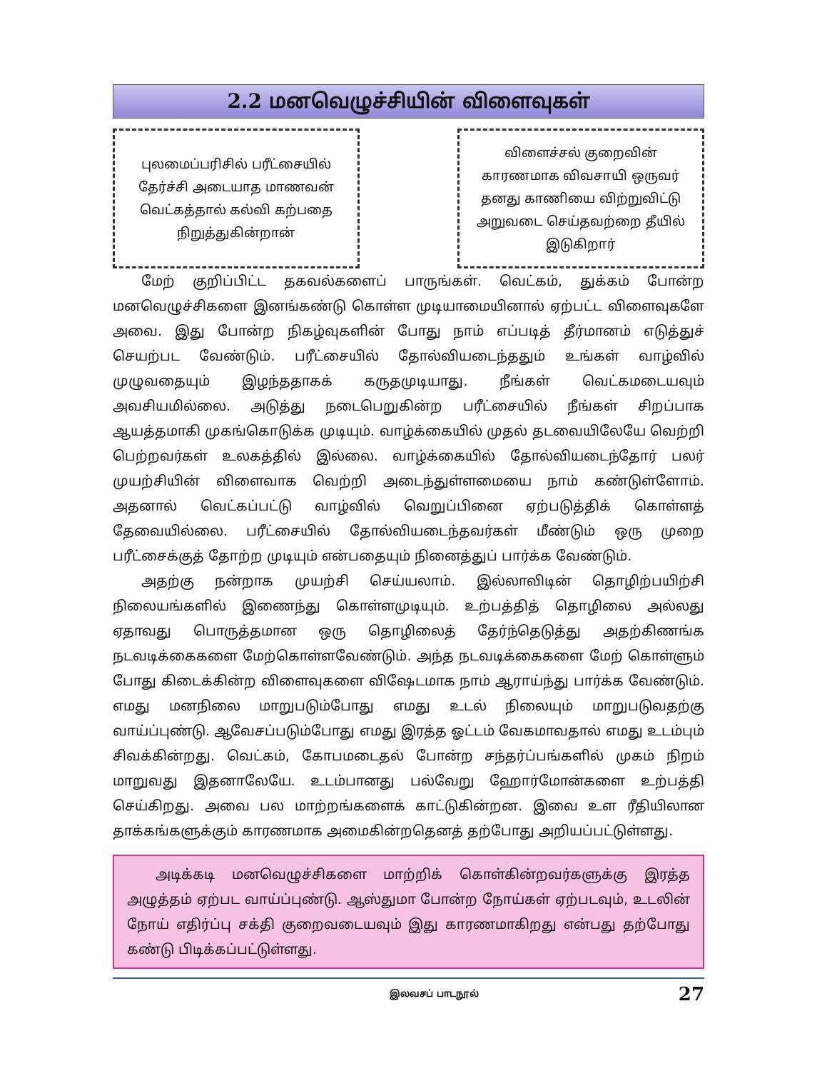2.2 மனவெழுச்சியின் விளைவுகள்
புலமைப்பரிசில் பரீட்சையில்
தேர்ச்சி அடையாத மாணவன்
வெட்கத்தால் கல்வி கற்பதை
நிறுத்துகின்றான்
விளைச்சல் குறைவின்
காரணமாக விவசாயி ஒருவர்
தனது காணியை விற்றுவிட்டு
அறுவடை செய்தவற்றை தீயில்
இடுகிறார்
மேற் குறிப்பிட்ட தகவல்களைப் பாருங்கள். வெட்கம், துக்கம் போன்ற மனவெழுச்சிகளை இனங்கண்டு கொள்ள முடியாமையினால் ஏற்பட்ட விளைவுகளே அவை. இது போன்ற நிகழ்வுகளின் போது நாம் எப்படித் தீர்மானம் எடுத்துச் செயற்பட வேண்டும். பரீட்சையில் தோல்வியடைந்ததும் உங்கள் வாழ்வில் முழுவதையும் இழந்ததாகக் கருதமுடியாது. நீங்கள் வெட்கமடையவும் அவசியமில்லை. அடுத்து நடைபெறுகின்ற பரீட்சையில் நீங்கள் சிறப்பாக ஆயத்தமாகி முகங்கொடுக்க முடியும். வாழ்க்கையில் முதல் தடவையிலேயே வெற்றி பெற்றவர்கள் உலகத்தில் இல்லை. வாழ்க்கையில் தோல்வியடைந்தோர் பலர் முயற்சியின் விளைவாக வெற்றி அடைந்துள்ளமையை நாம் கண்டுள்ளோம். அதனால் வெட்கப்பட்டு வாழ்வில் வெறுப்பினை ஏற்படுத்திக் கொள்ளத் தேவையில்லை. பரீட்சையில் தோல்வியடைந்தவர்கள் மீண்டும் ஒரு முறை பரீட்சைக்குத் தோற்ற முடியும் என்பதையும் நினைத்துப் பார்க்க வேண்டும்.
அதற்கு நன்றாக முயற்சி செய்யலாம். இல்லாவிடின் தொழிற்பயிற்சி நிலையங்களில் இணைந்து கொள்ளமுடியும். உற்பத்தித் தொழிலை அல்லது ஏதாவது பொருத்தமான ஒரு தொழிலைத் தேர்ந்தெடுத்து அதற்கிணங்க நடவடிக்கைகளை மேற்கொள்ளவேண்டும். அந்த நடவடிக்கைகளை மேற் கொள்ளும் போது கிடைக்கின்ற விளைவுகளை விஷேடமாக நாம் ஆராய்ந்து பார்க்க வேண்டும். எமது மனநிலை மாறுபடும்போது எமது உடல் நிலையும் மாறுபடுவதற்கு வாய்ப்புண்டு. ஆவேசப்படும்போது எமது இரத்த ஓட்டம் வேகமாவதால் எமது உடம்பும் சிவக்கின்றது. வெட்கம், கோபமடைதல் போன்ற சந்தர்ப்பங்களில் முகம் நிறம் மாறுவது இதனாலேயே. உடம்பானது பல்வேறு ஹோர்மோன்களை உற்பத்தி செய்கிறது. அவை பல மாற்றங்களைக் காட்டுகின்றன. இவை உள ரீதியிலான தாக்கங்களுக்கும் காரணமாக அமைகின்றதெனத் தற்போது அறியப்பட்டுள்ளது.
அடிக்கடி மனவெழுச்சிகளை மாற்றிக் கொள்கின்றவர்களுக்கு இரத்த அழுத்தம் ஏற்பட வாய்ப்புண்டு. ஆஸ்துமா போன்ற நோய்கள் ஏற்படவும், உடலின் நோய் எதிர்ப்பு சக்தி குறைவடையவும் இது காரணமாகிறது என்பது தற்போது கண்டு பிடிக்கப்பட்டுள்ளது.
இலவசப் பாடநூல் 27